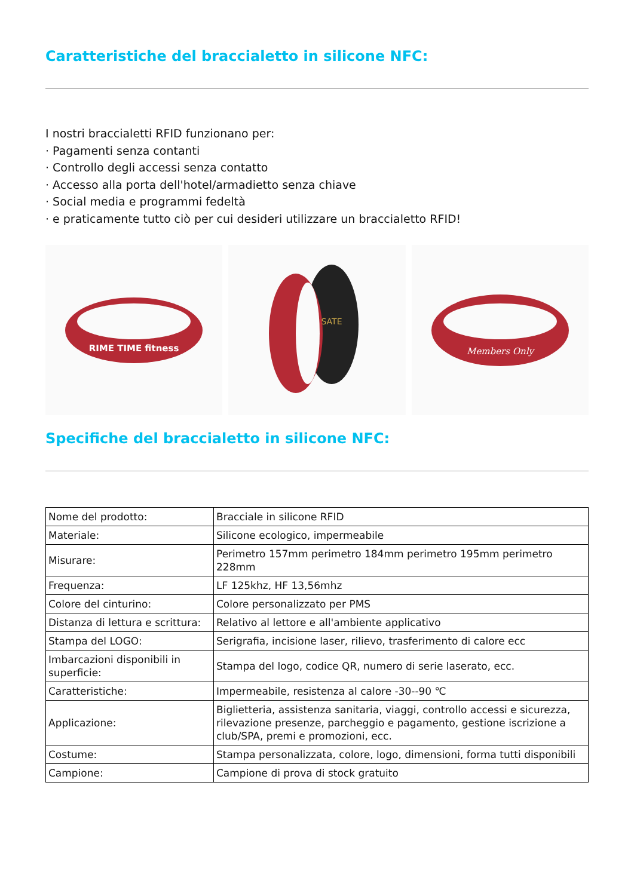Caratteristiche del braccialetto in silicone NFC:
I nostri braccialetti RFID funzionano per:
· Pagamenti senza contanti
· Controllo degli accessi senza contatto
· Accesso alla porta dell'hotel/armadietto senza chiave
· Social media e programmi fedeltà
· e praticamente tutto ciò per cui desideri utilizzare un braccialetto RFID!
RIME TIME fitness
SATE
Members Only
Specifiche del braccialetto in silicone NFC:
| Nome del prodotto: | Bracciale in silicone RFID |
| Materiale: | Silicone ecologico, impermeabile |
| Misurare: | Perimetro 157mm perimetro 184mm perimetro 195mm perimetro 228mm |
| Frequenza: | LF 125khz, HF 13,56mhz |
| Colore del cinturino: | Colore personalizzato per PMS |
| Distanza di lettura e scrittura: | Relativo al lettore e all'ambiente applicativo |
| Stampa del LOGO: | Serigrafia, incisione laser, rilievo, trasferimento di calore ecc |
| Imbarcazioni disponibili in superficie: | Stampa del logo, codice QR, numero di serie laserato, ecc. |
| Caratteristiche: | Impermeabile, resistenza al calore -30--90 ℃ |
| Applicazione: | Biglietteria, assistenza sanitaria, viaggi, controllo accessi e sicurezza, rilevazione presenze, parcheggio e pagamento, gestione iscrizione a club/SPA, premi e promozioni, ecc. |
| Costume: | Stampa personalizzata, colore, logo, dimensioni, forma tutti disponibili |
| Campione: | Campione di prova di stock gratuito |